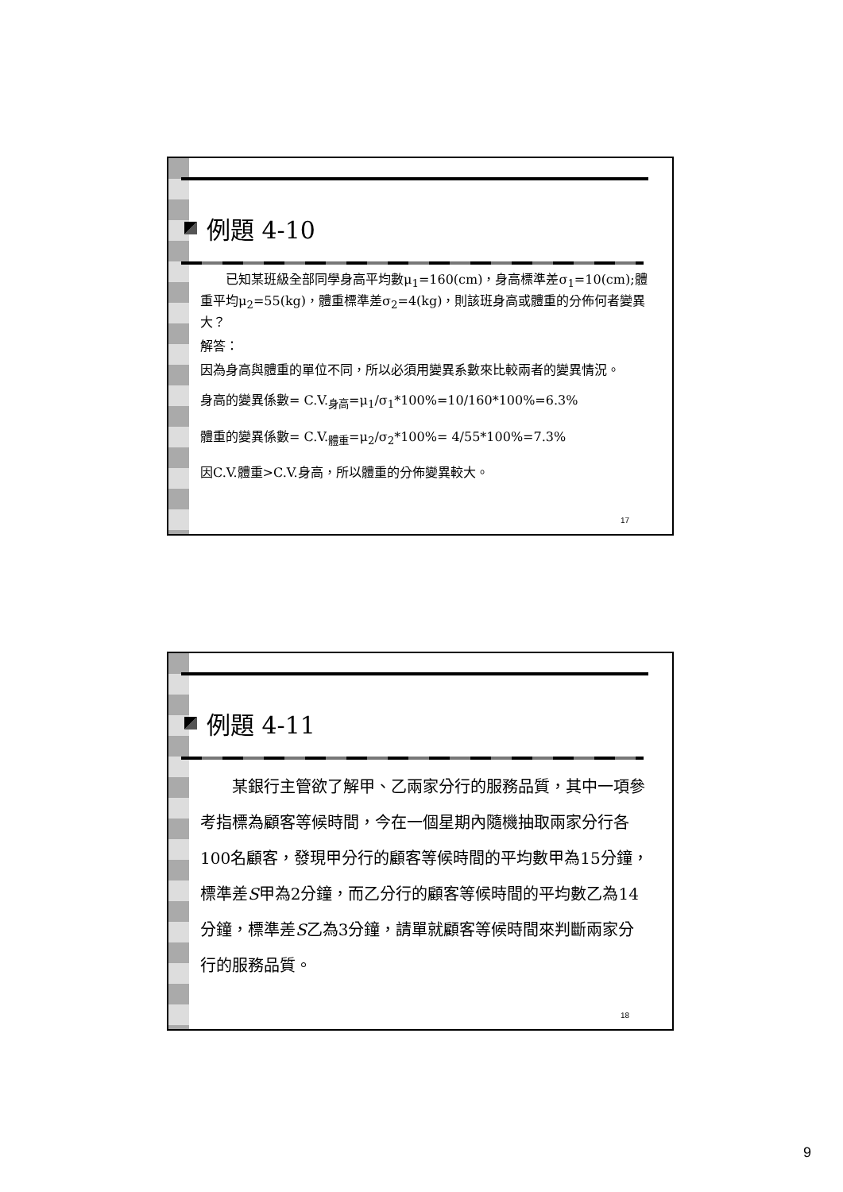例題 4-10
　　已知某班級全部同學身高平均數μ<sub>1</sub>=160(cm)，身高標準差σ<sub>1</sub>=10(cm);體重平均μ<sub>2</sub>=55(kg)，體重標準差σ<sub>2</sub>=4(kg)，則該班身高或體重的分佈何者變異大？
解答：
因為身高與體重的單位不同，所以必須用變異系數來比較兩者的變異情況。
身高的變異係數= C.V.<sub>身高</sub>=μ<sub>1</sub>/σ<sub>1</sub>*100%=10/160*100%=6.3%
體重的變異係數= C.V.<sub>體重</sub>=μ<sub>2</sub>/σ<sub>2</sub>*100%= 4/55*100%=7.3%
因C.V.體重>C.V.身高，所以體重的分佈變異較大。
17
例題 4-11
　　某銀行主管欲了解甲、乙兩家分行的服務品質，其中一項參考指標為顧客等候時間，今在一個星期內隨機抽取兩家分行各100名顧客，發現甲分行的顧客等候時間的平均數甲為15分鐘，標準差S甲為2分鐘，而乙分行的顧客等候時間的平均數乙為14分鐘，標準差S乙為3分鐘，請單就顧客等候時間來判斷兩家分行的服務品質。
18
9